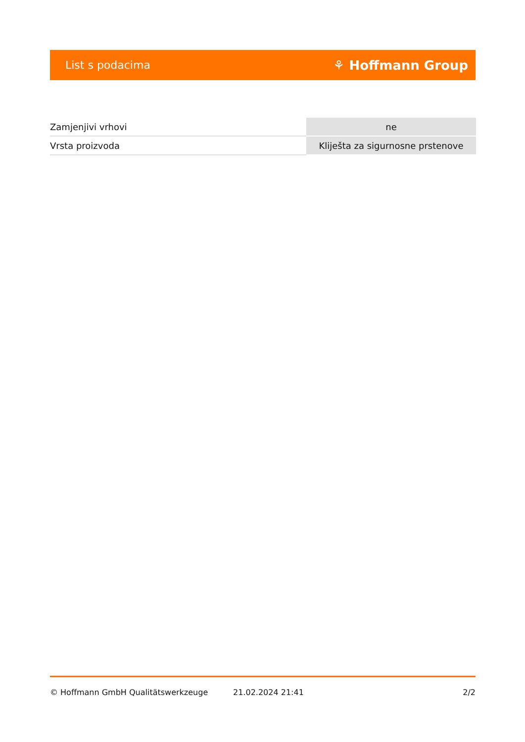List s podacima ⚘ Hoffmann Group
| Zamjenjivi vrhovi | ne |
| Vrsta proizvoda | Kliješta za sigurnosne prstenove |
© Hoffmann GmbH Qualitätswerkzeuge 21.02.2024 21:41 2/2